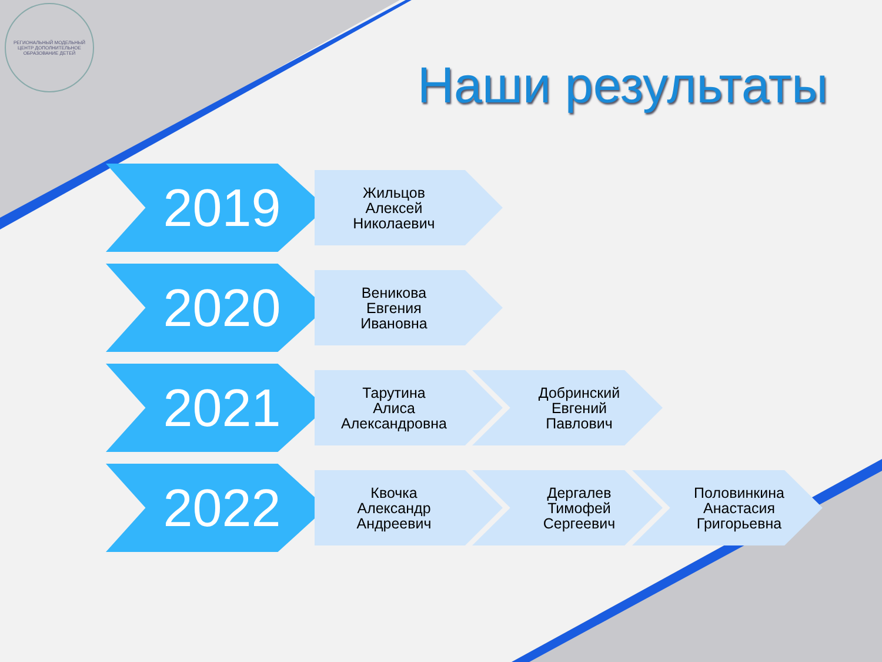РЕГИОНАЛЬНЫЙ МОДЕЛЬНЫЙ ЦЕНТР ДОПОЛНИТЕЛЬНОЕ ОБРАЗОВАНИЕ ДЕТЕЙ
Наши результаты
2019
Жильцов
Алексей
Николаевич
2020
Веникова
Евгения
Ивановна
2021
Тарутина
Алиса
Александровна
Добринский
Евгений
Павлович
2022
Квочка
Александр
Андреевич
Дергалев
Тимофей
Сергеевич
Половинкина
Анастасия
Григорьевна